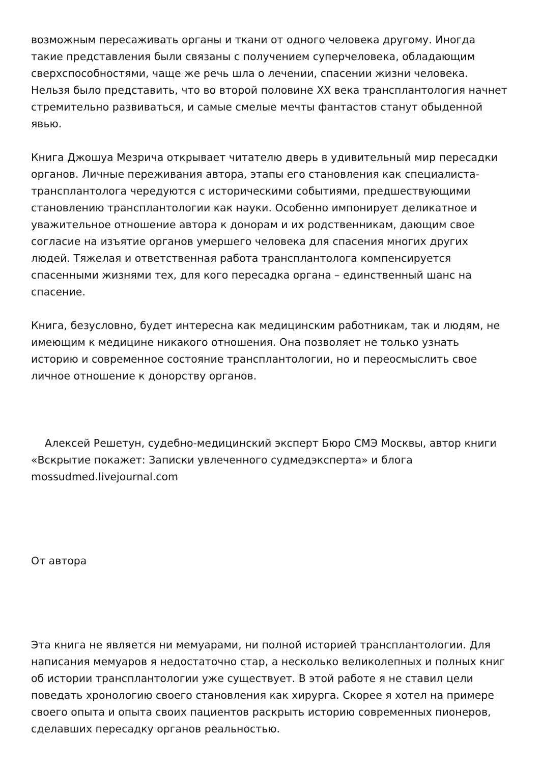возможным пересаживать органы и ткани от одного человека другому. Иногда такие представления были связаны с получением суперчеловека, обладающим сверхспособностями, чаще же речь шла о лечении, спасении жизни человека. Нельзя было представить, что во второй половине XX века трансплантология начнет стремительно развиваться, и самые смелые мечты фантастов станут обыденной явью.
Книга Джошуа Мезрича открывает читателю дверь в удивительный мир пересадки органов. Личные переживания автора, этапы его становления как специалиста-трансплантолога чередуются с историческими событиями, предшествующими становлению трансплантологии как науки. Особенно импонирует деликатное и уважительное отношение автора к донорам и их родственникам, дающим свое согласие на изъятие органов умершего человека для спасения многих других людей. Тяжелая и ответственная работа трансплантолога компенсируется спасенными жизнями тех, для кого пересадка органа – единственный шанс на спасение.
Книга, безусловно, будет интересна как медицинским работникам, так и людям, не имеющим к медицине никакого отношения. Она позволяет не только узнать историю и современное состояние трансплантологии, но и переосмыслить свое личное отношение к донорству органов.
Алексей Решетун, судебно-медицинский эксперт Бюро СМЭ Москвы, автор книги «Вскрытие покажет: Записки увлеченного судмедэксперта» и блога mossudmed.livejournal.com
От автора
Эта книга не является ни мемуарами, ни полной историей трансплантологии. Для написания мемуаров я недостаточно стар, а несколько великолепных и полных книг об истории трансплантологии уже существует. В этой работе я не ставил цели поведать хронологию своего становления как хирурга. Скорее я хотел на примере своего опыта и опыта своих пациентов раскрыть историю современных пионеров, сделавших пересадку органов реальностью.